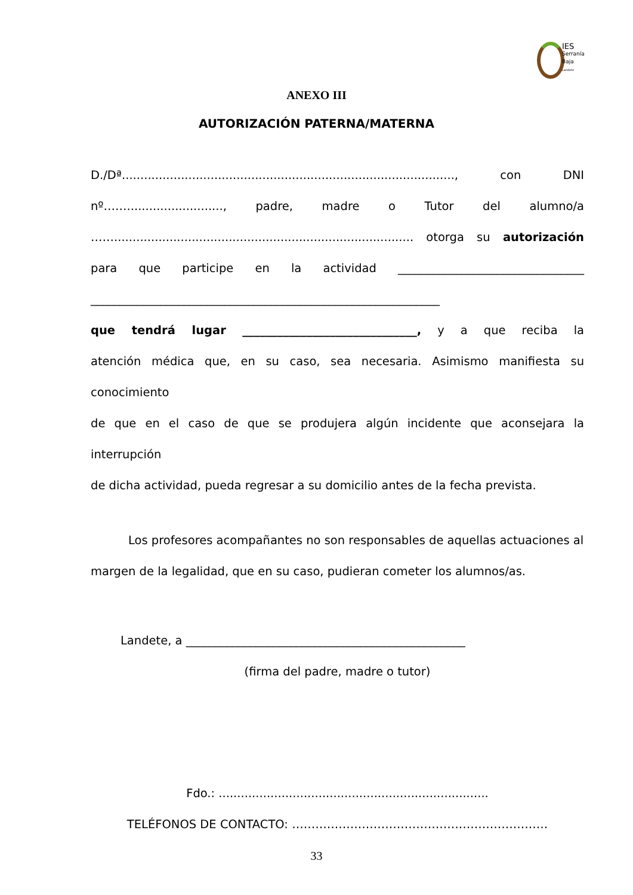IES
Serranía
Baja
Landete
ANEXO III
AUTORIZACIÓN PATERNA/MATERNA
D./Dª.........................................................................................., con DNI
nº…….........................., padre, madre o Tutor del alumno/a
……................................................................................. otorga su autorización
para que participe en la actividad ________________________________
____________________________________________________________
que tendrá lugar ______________________________, y a que reciba la
atención médica que, en su caso, sea necesaria. Asimismo manifiesta su conocimiento
de que en el caso de que se produjera algún incidente que aconsejara la interrupción
de dicha actividad, pueda regresar a su domicilio antes de la fecha prevista.
Los profesores acompañantes no son responsables de aquellas actuaciones al
margen de la legalidad, que en su caso, pudieran cometer los alumnos/as.
Landete, a ________________________________________________
(firma del padre, madre o tutor)
Fdo.: .........................................................................
TELÉFONOS DE CONTACTO: …………………………………………………………
33